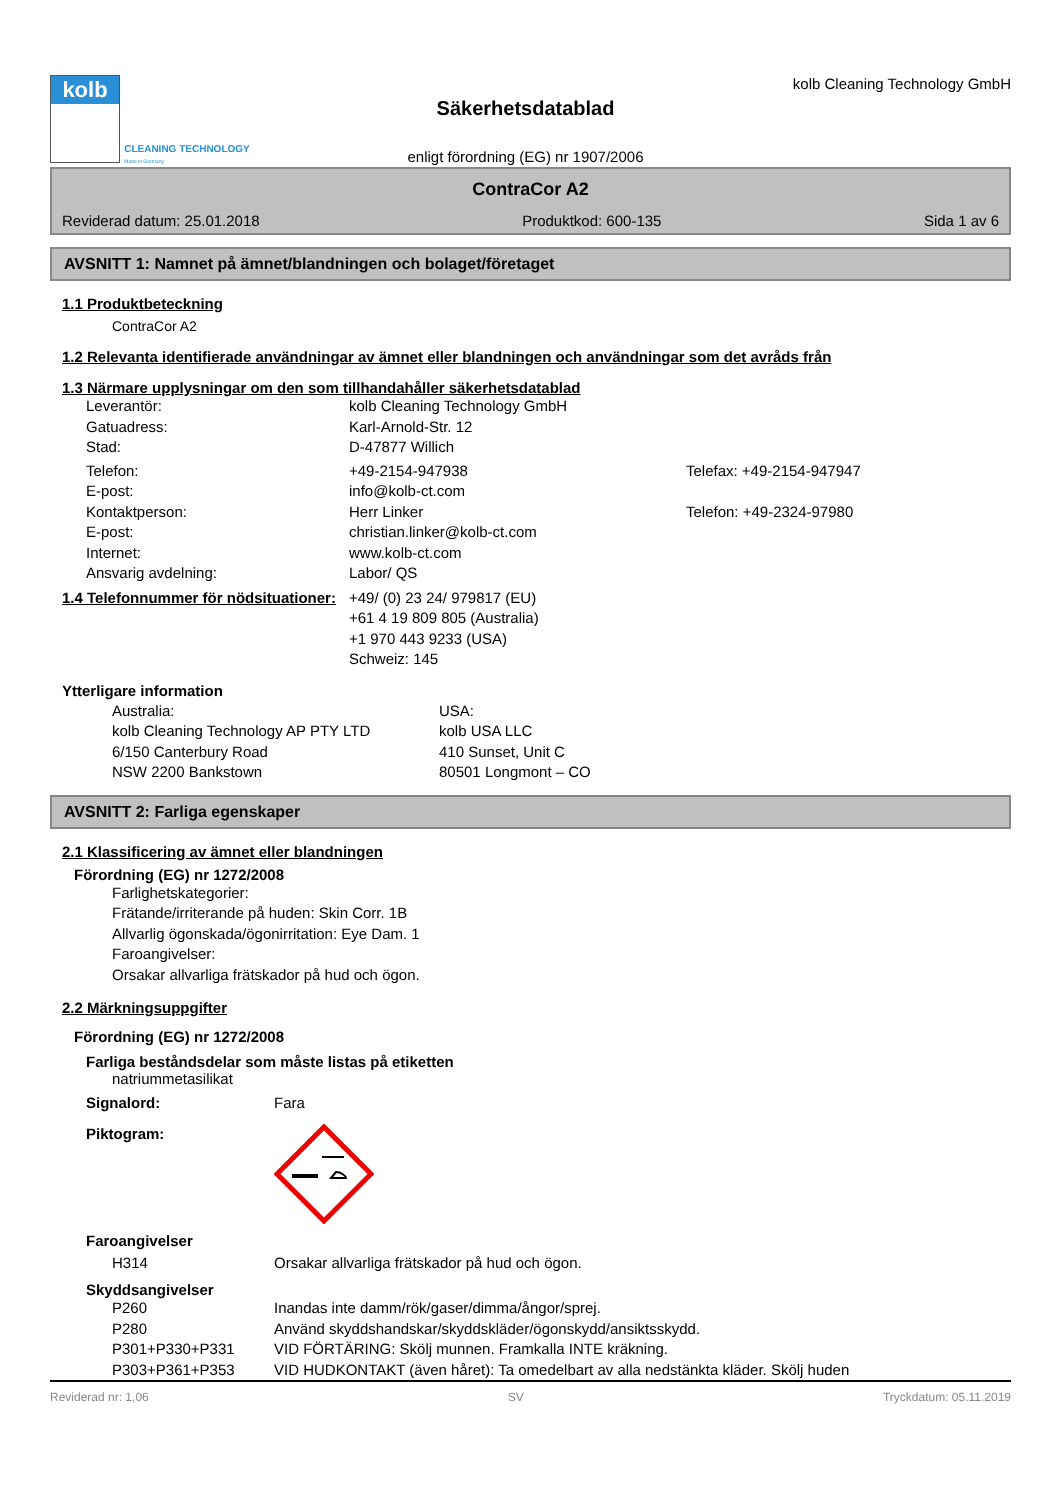kolb
CLEANING TECHNOLOGY
Made in Germany
Säkerhetsdatablad
enligt förordning (EG) nr 1907/2006
kolb Cleaning Technology GmbH
ContraCor A2
Reviderad datum: 25.01.2018 Produktkod: 600-135 Sida 1 av 6
AVSNITT 1: Namnet på ämnet/blandningen och bolaget/företaget
1.1 Produktbeteckning
ContraCor A2
1.2 Relevanta identifierade användningar av ämnet eller blandningen och användningar som det avråds från
1.3 Närmare upplysningar om den som tillhandahåller säkerhetsdatablad
Leverantör: kolb Cleaning Technology GmbH
Gatuadress: Karl-Arnold-Str. 12
Stad: D-47877 Willich
Telefon: +49-2154-947938 Telefax: +49-2154-947947
E-post: info@kolb-ct.com
Kontaktperson: Herr Linker Telefon: +49-2324-97980
E-post: christian.linker@kolb-ct.com
Internet: www.kolb-ct.com
Ansvarig avdelning: Labor/ QS
1.4 Telefonnummer för nödsituationer: +49/ (0) 23 24/ 979817 (EU)
+61 4 19 809 805 (Australia)
+1 970 443 9233 (USA)
Schweiz: 145
Ytterligare information
Australia:
kolb Cleaning Technology AP PTY LTD
6/150 Canterbury Road
NSW 2200 Bankstown USA:
kolb USA LLC
410 Sunset, Unit C
80501 Longmont – CO
AVSNITT 2: Farliga egenskaper
2.1 Klassificering av ämnet eller blandningen
Förordning (EG) nr 1272/2008
Farlighetskategorier:
Frätande/irriterande på huden: Skin Corr. 1B
Allvarlig ögonskada/ögonirritation: Eye Dam. 1
Faroangivelser:
Orsakar allvarliga frätskador på hud och ögon.
2.2 Märkningsuppgifter
Förordning (EG) nr 1272/2008
Farliga beståndsdelar som måste listas på etiketten
natriummetasilikat
Signalord: Fara
Piktogram:
Faroangivelser
H314 Orsakar allvarliga frätskador på hud och ögon.
Skyddsangivelser
P260 Inandas inte damm/rök/gaser/dimma/ångor/sprej.
P280 Använd skyddshandskar/skyddskläder/ögonskydd/ansiktsskydd.
P301+P330+P331 VID FÖRTÄRING: Skölj munnen. Framkalla INTE kräkning.
P303+P361+P353 VID HUDKONTAKT (även håret): Ta omedelbart av alla nedstänkta kläder. Skölj huden
Reviderad nr: 1,06 SV Tryckdatum: 05.11.2019